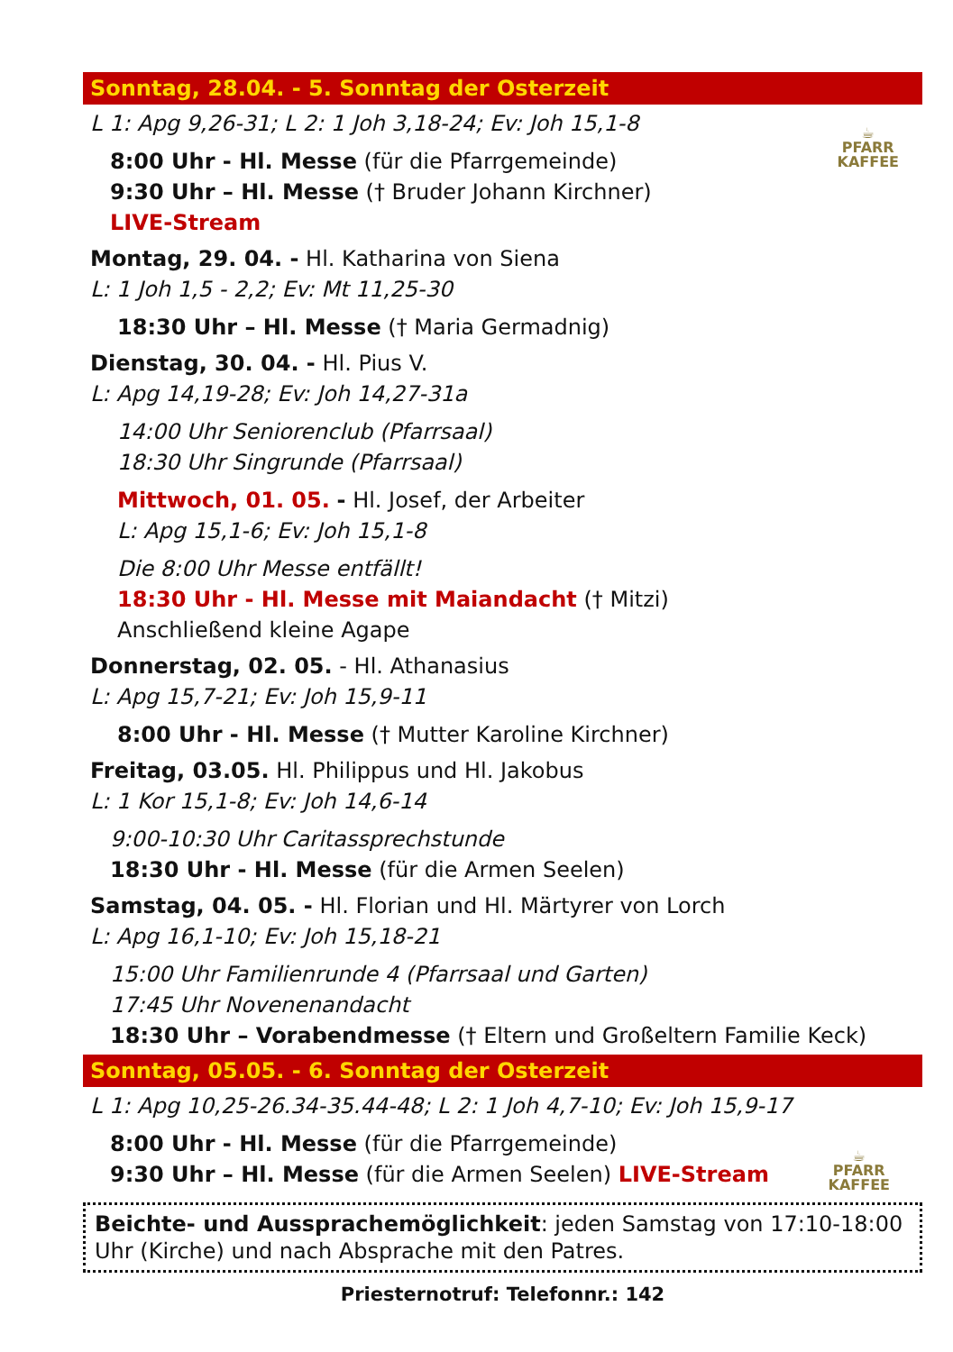Sonntag, 28.04. - 5. Sonntag der Osterzeit
☕
PFARR
KAFFEE
L 1: Apg 9,26-31; L 2: 1 Joh 3,18-24; Ev: Joh 15,1-8
8:00 Uhr - Hl. Messe (für die Pfarrgemeinde)
9:30 Uhr – Hl. Messe († Bruder Johann Kirchner)
LIVE-Stream
Montag, 29. 04. - Hl. Katharina von Siena
L: 1 Joh 1,5 - 2,2; Ev: Mt 11,25-30
18:30 Uhr – Hl. Messe († Maria Germadnig)
Dienstag, 30. 04. - Hl. Pius V.
L: Apg 14,19-28; Ev: Joh 14,27-31a
14:00 Uhr Seniorenclub (Pfarrsaal)
18:30 Uhr Singrunde (Pfarrsaal)
Mittwoch, 01. 05. - Hl. Josef, der Arbeiter
L: Apg 15,1-6; Ev: Joh 15,1-8
Die 8:00 Uhr Messe entfällt!
18:30 Uhr - Hl. Messe mit Maiandacht († Mitzi)
Anschließend kleine Agape
Donnerstag, 02. 05. - Hl. Athanasius
L: Apg 15,7-21; Ev: Joh 15,9-11
8:00 Uhr - Hl. Messe († Mutter Karoline Kirchner)
Freitag, 03.05. Hl. Philippus und Hl. Jakobus
L: 1 Kor 15,1-8; Ev: Joh 14,6-14
9:00-10:30 Uhr Caritassprechstunde
18:30 Uhr - Hl. Messe (für die Armen Seelen)
Samstag, 04. 05. - Hl. Florian und Hl. Märtyrer von Lorch
L: Apg 16,1-10; Ev: Joh 15,18-21
15:00 Uhr Familienrunde 4 (Pfarrsaal und Garten)
17:45 Uhr Novenenandacht
18:30 Uhr – Vorabendmesse († Eltern und Großeltern Familie Keck)
Sonntag, 05.05. - 6. Sonntag der Osterzeit
☕
PFARR
KAFFEE
L 1: Apg 10,25-26.34-35.44-48; L 2: 1 Joh 4,7-10; Ev: Joh 15,9-17
8:00 Uhr - Hl. Messe (für die Pfarrgemeinde)
9:30 Uhr – Hl. Messe (für die Armen Seelen) LIVE-Stream
Beichte- und Aussprachemöglichkeit: jeden Samstag von 17:10-18:00 Uhr (Kirche) und nach Absprache mit den Patres.
Priesternotruf: Telefonnr.: 142